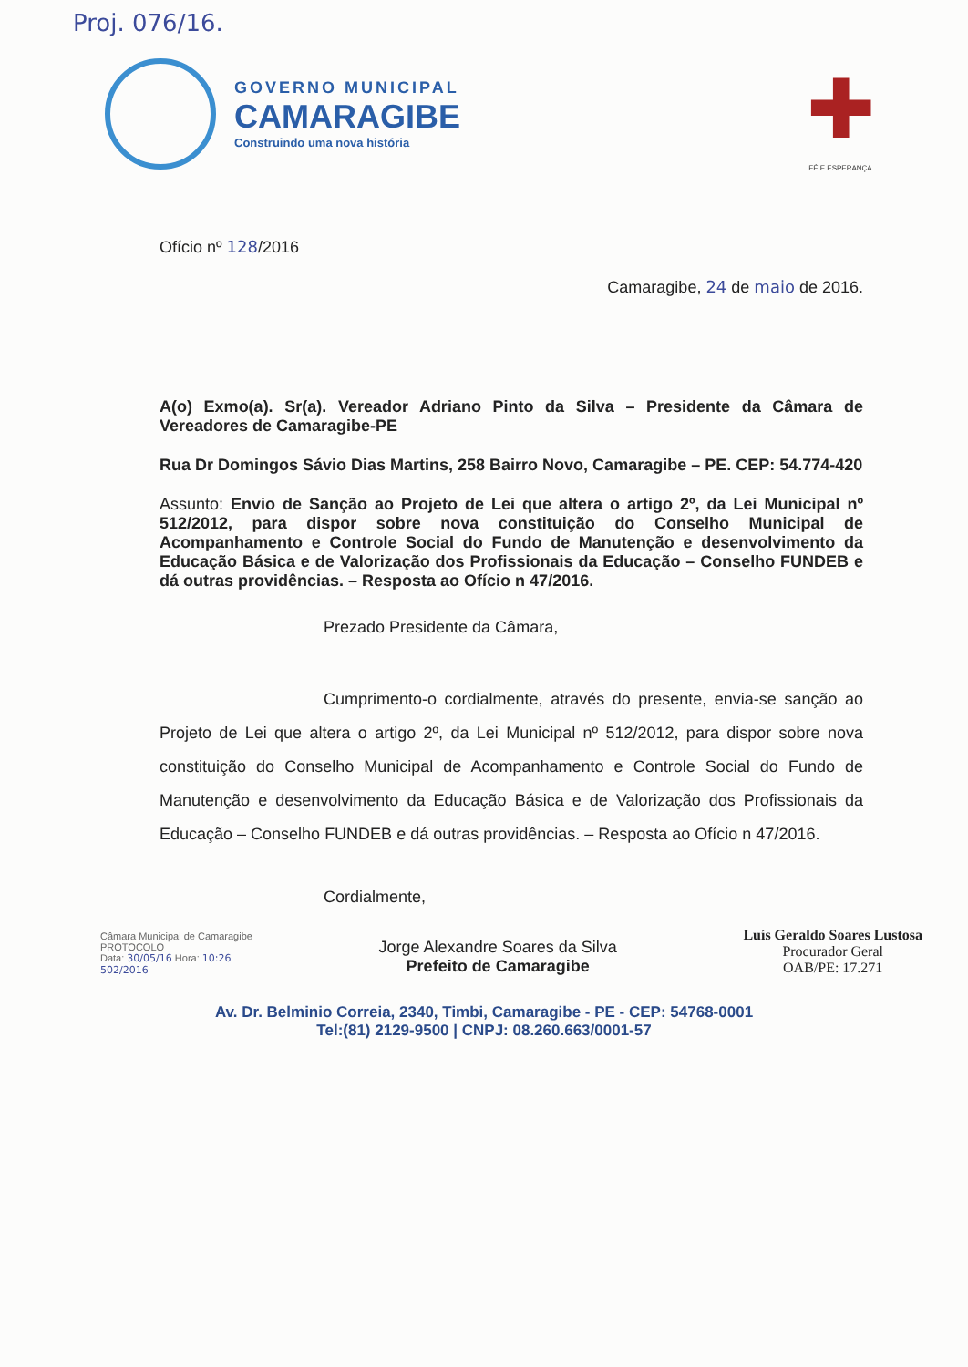Proj. 076/16.
GOVERNO MUNICIPAL
CAMARAGIBE
Construindo uma nova história
✚
FÉ E ESPERANÇA
Ofício nº 128/2016
Camaragibe, 24 de maio de 2016.
A(o) Exmo(a). Sr(a). Vereador Adriano Pinto da Silva – Presidente da Câmara de Vereadores de Camaragibe-PE
Rua Dr Domingos Sávio Dias Martins, 258 Bairro Novo, Camaragibe – PE. CEP: 54.774-420
Assunto: Envio de Sanção ao Projeto de Lei que altera o artigo 2º, da Lei Municipal nº 512/2012, para dispor sobre nova constituição do Conselho Municipal de Acompanhamento e Controle Social do Fundo de Manutenção e desenvolvimento da Educação Básica e de Valorização dos Profissionais da Educação – Conselho FUNDEB e dá outras providências. – Resposta ao Ofício n 47/2016.
Prezado Presidente da Câmara,
Cumprimento-o cordialmente, através do presente, envia-se sanção ao Projeto de Lei que altera o artigo 2º, da Lei Municipal nº 512/2012, para dispor sobre nova constituição do Conselho Municipal de Acompanhamento e Controle Social do Fundo de Manutenção e desenvolvimento da Educação Básica e de Valorização dos Profissionais da Educação – Conselho FUNDEB e dá outras providências. – Resposta ao Ofício n 47/2016.
Cordialmente,
Câmara Municipal de Camaragibe
PROTOCOLO
Data: 30/05/16 Hora: 10:26
502/2016
Jorge Alexandre Soares da Silva
Prefeito de Camaragibe
Luís Geraldo Soares Lustosa
Procurador Geral
OAB/PE: 17.271
Av. Dr. Belminio Correia, 2340, Timbi, Camaragibe - PE - CEP: 54768-0001
Tel:(81) 2129-9500 | CNPJ: 08.260.663/0001-57